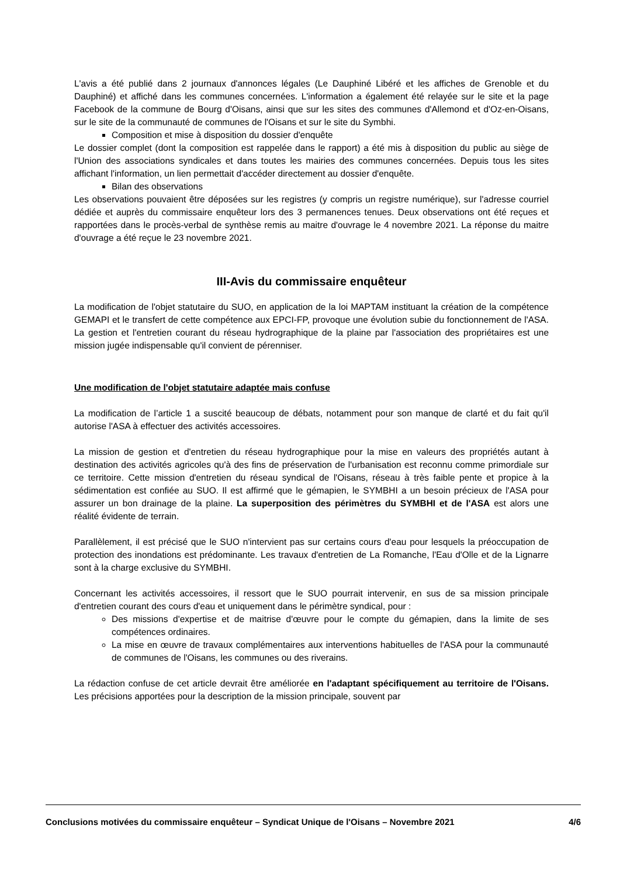L'avis a été publié dans 2 journaux d'annonces légales (Le Dauphiné Libéré et les affiches de Grenoble et du Dauphiné) et affiché dans les communes concernées. L'information a également été relayée sur le site et la page Facebook de la commune de Bourg d'Oisans, ainsi que sur les sites des communes d'Allemond et d'Oz-en-Oisans, sur le site de la communauté de communes de l'Oisans et sur le site du Symbhi.
Composition et mise à disposition du dossier d'enquête
Le dossier complet (dont la composition est rappelée dans le rapport) a été mis à disposition du public au siège de l'Union des associations syndicales et dans toutes les mairies des communes concernées. Depuis tous les sites affichant l'information, un lien permettait d'accéder directement au dossier d'enquête.
Bilan des observations
Les observations pouvaient être déposées sur les registres (y compris un registre numérique), sur l'adresse courriel dédiée et auprès du commissaire enquêteur lors des 3 permanences tenues. Deux observations ont été reçues et rapportées dans le procès-verbal de synthèse remis au maitre d'ouvrage le 4 novembre 2021. La réponse du maitre d'ouvrage a été reçue le 23 novembre 2021.
III-Avis du commissaire enquêteur
La modification de l'objet statutaire du SUO, en application de la loi MAPTAM instituant la création de la compétence GEMAPI et le transfert de cette compétence aux EPCI-FP, provoque une évolution subie du fonctionnement de l'ASA. La gestion et l'entretien courant du réseau hydrographique de la plaine par l'association des propriétaires est une mission jugée indispensable qu'il convient de pérenniser.
Une modification de l'objet statutaire adaptée mais confuse
La modification de l’article 1 a suscité beaucoup de débats, notamment pour son manque de clarté et du fait qu'il autorise l'ASA à effectuer des activités accessoires.
La mission de gestion et d'entretien du réseau hydrographique pour la mise en valeurs des propriétés autant à destination des activités agricoles qu'à des fins de préservation de l'urbanisation est reconnu comme primordiale sur ce territoire. Cette mission d'entretien du réseau syndical de l'Oisans, réseau à très faible pente et propice à la sédimentation est confiée au SUO. Il est affirmé que le gémapien, le SYMBHI a un besoin précieux de l'ASA pour assurer un bon drainage de la plaine. La superposition des périmètres du SYMBHI et de l'ASA est alors une réalité évidente de terrain.
Parallèlement, il est précisé que le SUO n'intervient pas sur certains cours d'eau pour lesquels la préoccupation de protection des inondations est prédominante. Les travaux d'entretien de La Romanche, l'Eau d'Olle et de la Lignarre sont à la charge exclusive du SYMBHI.
Concernant les activités accessoires, il ressort que le SUO pourrait intervenir, en sus de sa mission principale d'entretien courant des cours d'eau et uniquement dans le périmètre syndical, pour :
Des missions d'expertise et de maitrise d'œuvre pour le compte du gémapien, dans la limite de ses compétences ordinaires.
La mise en œuvre de travaux complémentaires aux interventions habituelles de l'ASA pour la communauté de communes de l'Oisans, les communes ou des riverains.
La rédaction confuse de cet article devrait être améliorée en l'adaptant spécifiquement au territoire de l'Oisans. Les précisions apportées pour la description de la mission principale, souvent par
Conclusions motivées du commissaire enquêteur – Syndicat Unique de l'Oisans – Novembre 2021 4/6